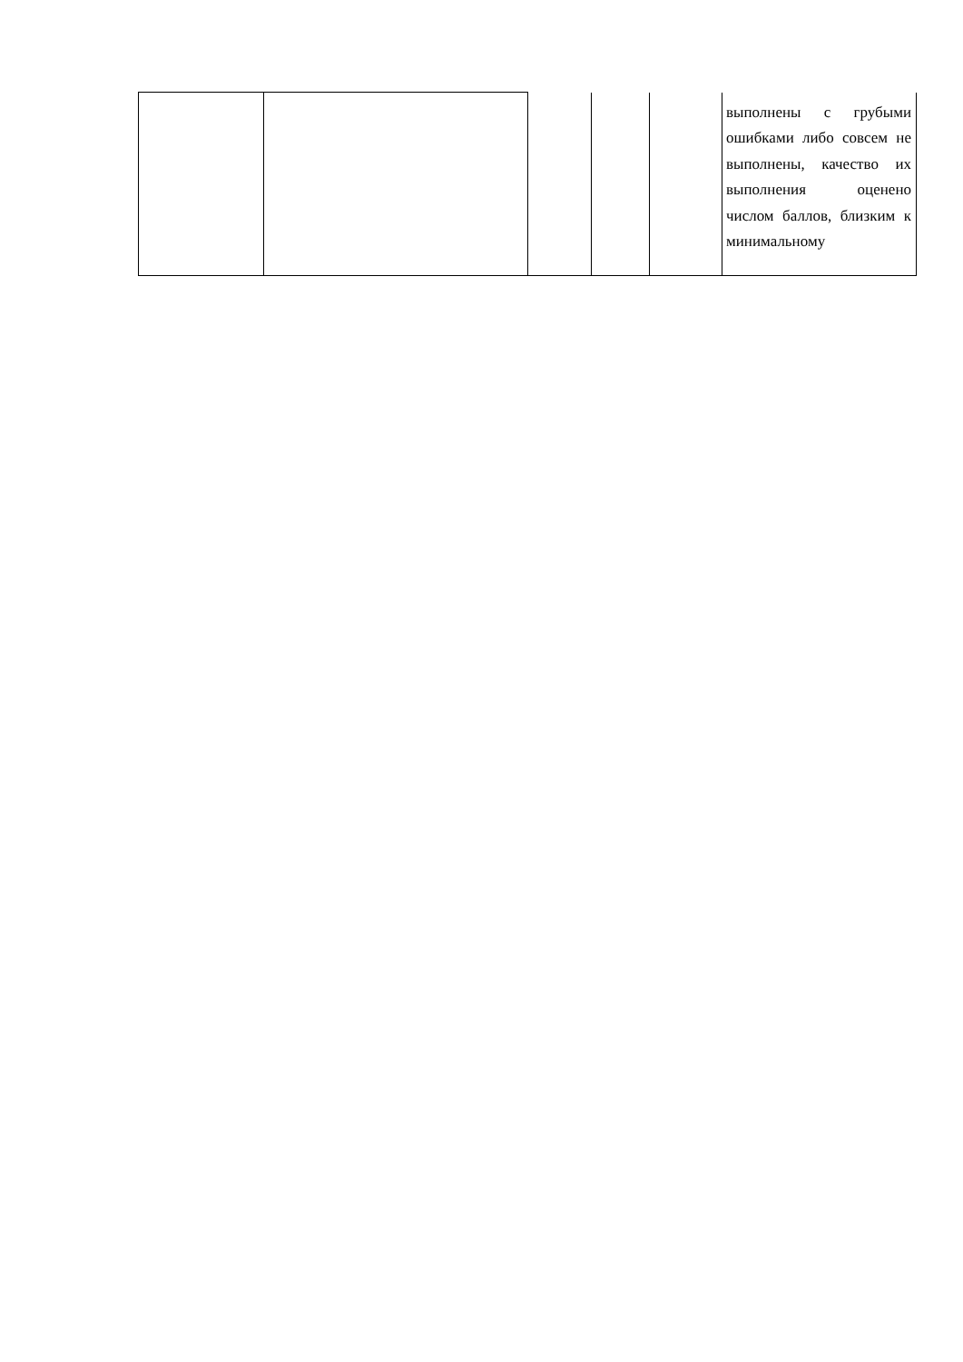| | | | | | выполнены с грубыми ошибками либо совсем не выполнены, качество их выполнения оценено числом баллов, близким к минимальному |